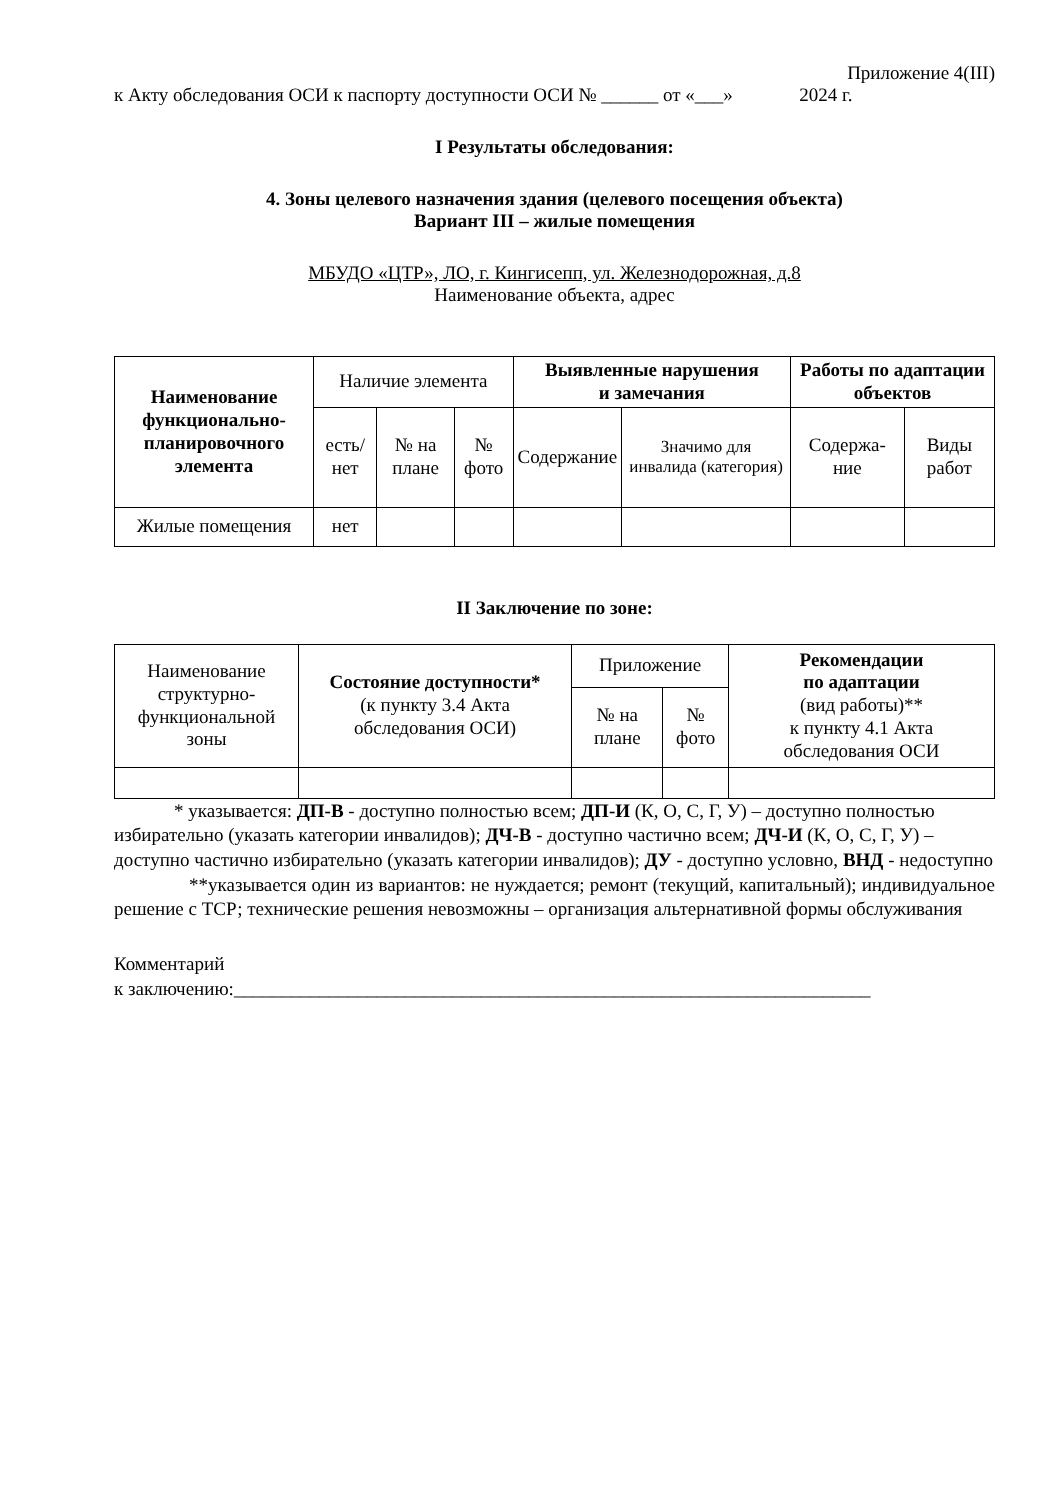Приложение 4(III)
к Акту обследования ОСИ к паспорту доступности ОСИ № ______ от «___» 2024 г.
I Результаты обследования:
4. Зоны целевого назначения здания (целевого посещения объекта)
Вариант III – жилые помещения
МБУДО «ЦТР», ЛО, г. Кингисепп, ул. Железнодорожная, д.8
Наименование объекта, адрес
| Наименование функционально-планировочного элемента | Наличие элемента | | | Выявленные нарушения и замечания | | Работы по адаптации объектов | |
| --- | --- | --- | --- | --- | --- | --- | --- |
| | есть/ нет | № на плане | № фото | Содержание | Значимо для инвалида (категория) | Содержа-ние | Виды работ |
| Жилые помещения | нет | | | | | | |
II Заключение по зоне:
| Наименование структурно-функциональной зоны | Состояние доступности* (к пункту 3.4 Акта обследования ОСИ) | Приложение | | Рекомендации по адаптации (вид работы)** к пункту 4.1 Акта обследования ОСИ |
| --- | --- | --- | --- | --- |
| | | № на плане | № фото | |
* указывается: ДП-В - доступно полностью всем; ДП-И (К, О, С, Г, У) – доступно полностью избирательно (указать категории инвалидов); ДЧ-В - доступно частично всем; ДЧ-И (К, О, С, Г, У) – доступно частично избирательно (указать категории инвалидов); ДУ - доступно условно, ВНД - недоступно
**указывается один из вариантов: не нуждается; ремонт (текущий, капитальный); индивидуальное решение с ТСР; технические решения невозможны – организация альтернативной формы обслуживания
Комментарий
к заключению:___________________________________________________________________